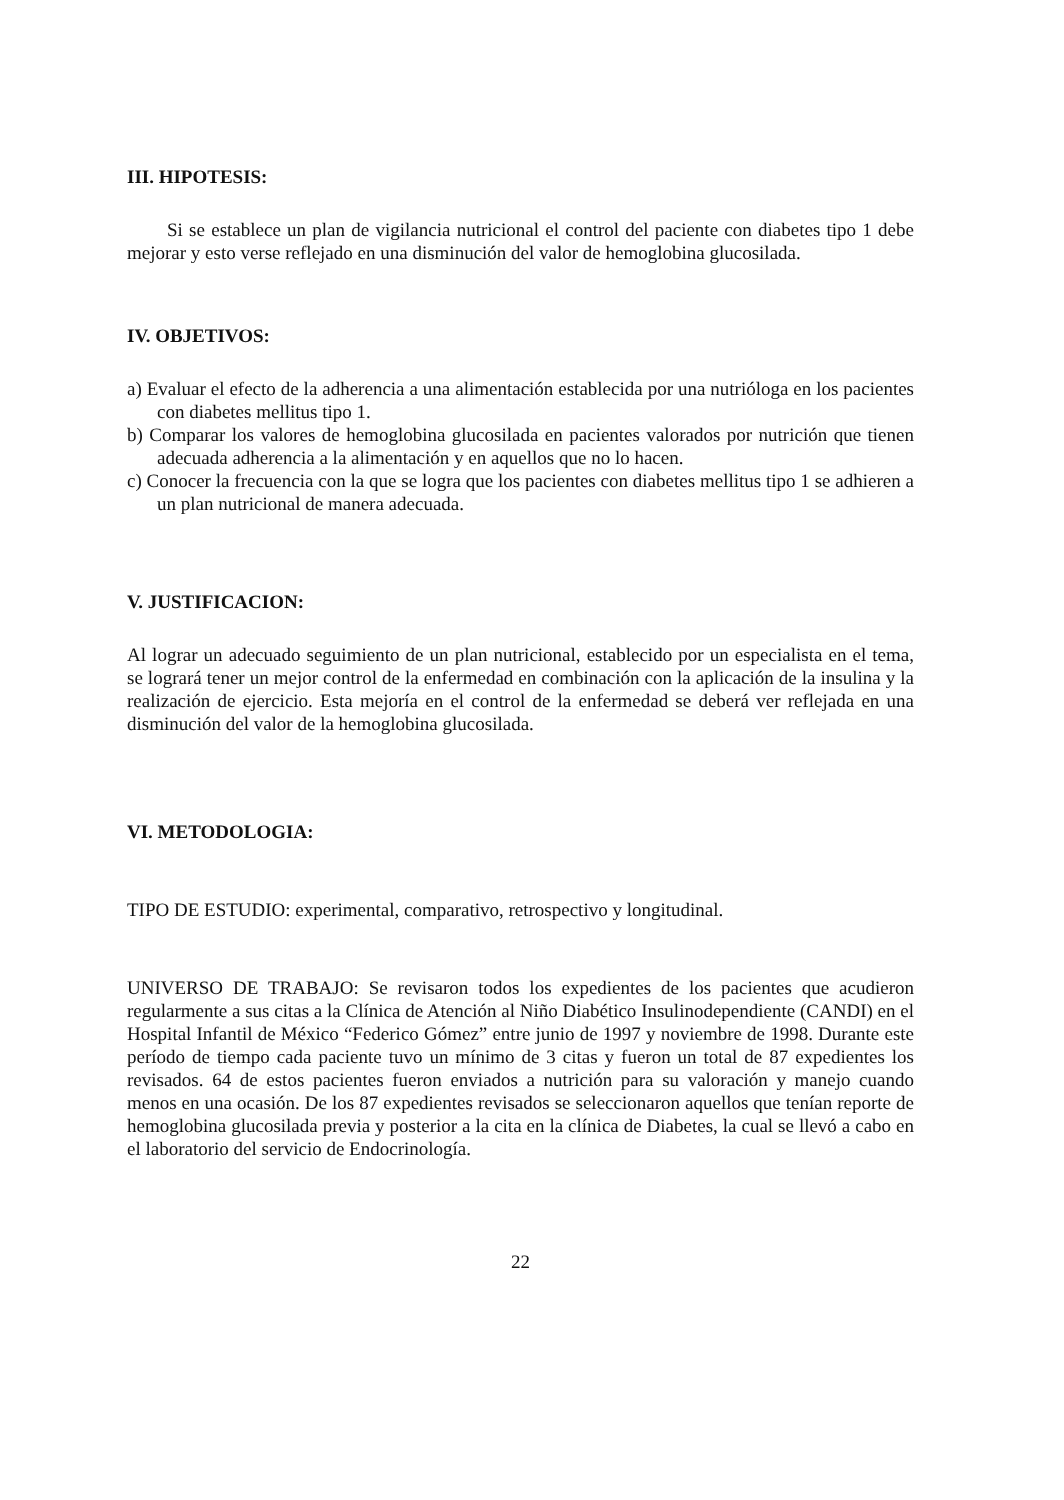III. HIPOTESIS:
Si se establece un plan de vigilancia nutricional el control del paciente con diabetes tipo 1 debe mejorar y esto verse reflejado en una disminución del valor de hemoglobina glucosilada.
IV. OBJETIVOS:
a) Evaluar el efecto de la adherencia a una alimentación establecida por una nutrióloga en los pacientes con diabetes mellitus tipo 1.
b) Comparar los valores de hemoglobina glucosilada en pacientes valorados por nutrición que tienen adecuada adherencia a la alimentación y en aquellos que no lo hacen.
c) Conocer la frecuencia con la que se logra que los pacientes con diabetes mellitus tipo 1 se adhieren a un plan nutricional de manera adecuada.
V. JUSTIFICACION:
Al lograr un adecuado seguimiento de un plan nutricional, establecido por un especialista en el tema, se logrará tener un mejor control de la enfermedad en combinación con la aplicación de la insulina y la realización de ejercicio. Esta mejoría en el control de la enfermedad se deberá ver reflejada en una disminución del valor de la hemoglobina glucosilada.
VI. METODOLOGIA:
TIPO DE ESTUDIO: experimental, comparativo, retrospectivo y longitudinal.
UNIVERSO DE TRABAJO: Se revisaron todos los expedientes de los pacientes que acudieron regularmente a sus citas a la Clínica de Atención al Niño Diabético Insulinodependiente (CANDI) en el Hospital Infantil de México “Federico Gómez” entre junio de 1997 y noviembre de 1998. Durante este período de tiempo cada paciente tuvo un mínimo de 3 citas y fueron un total de 87 expedientes los revisados. 64 de estos pacientes fueron enviados a nutrición para su valoración y manejo cuando menos en una ocasión. De los 87 expedientes revisados se seleccionaron aquellos que tenían reporte de hemoglobina glucosilada previa y posterior a la cita en la clínica de Diabetes, la cual se llevó a cabo en el laboratorio del servicio de Endocrinología.
22